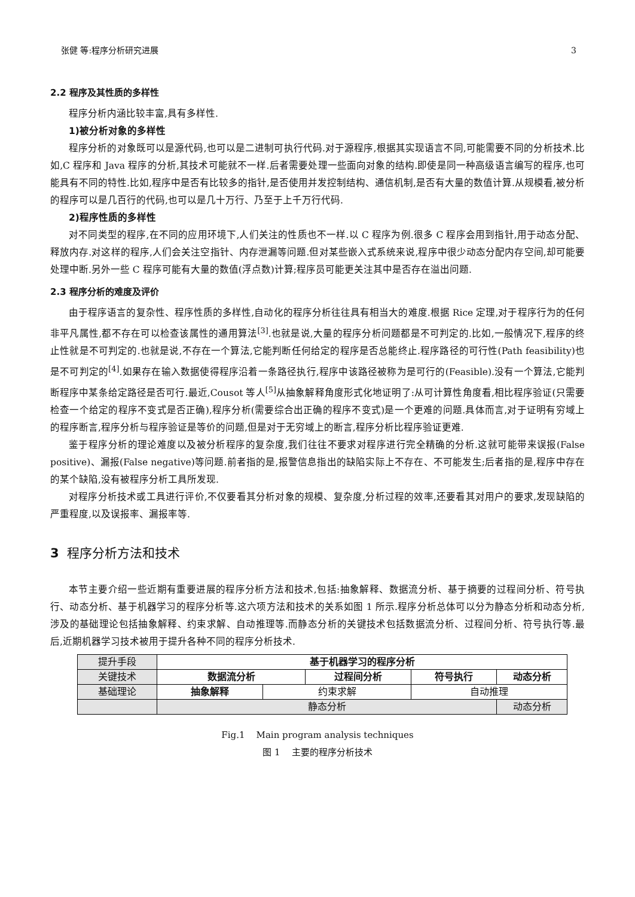张健 等:程序分析研究进展 3
2.2 程序及其性质的多样性
程序分析内涵比较丰富,具有多样性.
1)被分析对象的多样性
程序分析的对象既可以是源代码,也可以是二进制可执行代码.对于源程序,根据其实现语言不同,可能需要不同的分析技术.比如,C 程序和 Java 程序的分析,其技术可能就不一样.后者需要处理一些面向对象的结构.即使是同一种高级语言编写的程序,也可能具有不同的特性.比如,程序中是否有比较多的指针,是否使用并发控制结构、通信机制,是否有大量的数值计算.从规模看,被分析的程序可以是几百行的代码,也可以是几十万行、乃至于上千万行代码.
2)程序性质的多样性
对不同类型的程序,在不同的应用环境下,人们关注的性质也不一样.以 C 程序为例.很多 C 程序会用到指针,用于动态分配、释放内存.对这样的程序,人们会关注空指针、内存泄漏等问题.但对某些嵌入式系统来说,程序中很少动态分配内存空间,却可能要处理中断.另外一些 C 程序可能有大量的数值(浮点数)计算;程序员可能更关注其中是否存在溢出问题.
2.3 程序分析的难度及评价
由于程序语言的复杂性、程序性质的多样性,自动化的程序分析往往具有相当大的难度.根据 Rice 定理,对于程序行为的任何非平凡属性,都不存在可以检查该属性的通用算法<sup>[3]</sup>.也就是说,大量的程序分析问题都是不可判定的.比如,一般情况下,程序的终止性就是不可判定的.也就是说,不存在一个算法,它能判断任何给定的程序是否总能终止.程序路径的可行性(Path feasibility)也是不可判定的<sup>[4]</sup>.如果存在输入数据使得程序沿着一条路径执行,程序中该路径被称为是可行的(Feasible).没有一个算法,它能判断程序中某条给定路径是否可行.最近,Cousot 等人<sup>[5]</sup>从抽象解释角度形式化地证明了:从可计算性角度看,相比程序验证(只需要检查一个给定的程序不变式是否正确),程序分析(需要综合出正确的程序不变式)是一个更难的问题.具体而言,对于证明有穷域上的程序断言,程序分析与程序验证是等价的问题,但是对于无穷域上的断言,程序分析比程序验证更难.
鉴于程序分析的理论难度以及被分析程序的复杂度,我们往往不要求对程序进行完全精确的分析.这就可能带来误报(False positive)、漏报(False negative)等问题.前者指的是,报警信息指出的缺陷实际上不存在、不可能发生;后者指的是,程序中存在的某个缺陷,没有被程序分析工具所发现.
对程序分析技术或工具进行评价,不仅要看其分析对象的规模、复杂度,分析过程的效率,还要看其对用户的要求,发现缺陷的严重程度,以及误报率、漏报率等.
3 程序分析方法和技术
本节主要介绍一些近期有重要进展的程序分析方法和技术,包括:抽象解释、数据流分析、基于摘要的过程间分析、符号执行、动态分析、基于机器学习的程序分析等.这六项方法和技术的关系如图 1 所示.程序分析总体可以分为静态分析和动态分析,涉及的基础理论包括抽象解释、约束求解、自动推理等.而静态分析的关键技术包括数据流分析、过程间分析、符号执行等.最后,近期机器学习技术被用于提升各种不同的程序分析技术.
| 提升手段 | 基于机器学习的程序分析 | | | | | |
| 关键技术 | 数据流分析 | | 过程间分析 | | 符号执行 | 动态分析 |
| 基础理论 | 抽象解释 | 约束求解 | | 自动推理 | | |
| | 静态分析 | | | | | 动态分析 |
Fig.1 Main program analysis techniques
图 1 主要的程序分析技术